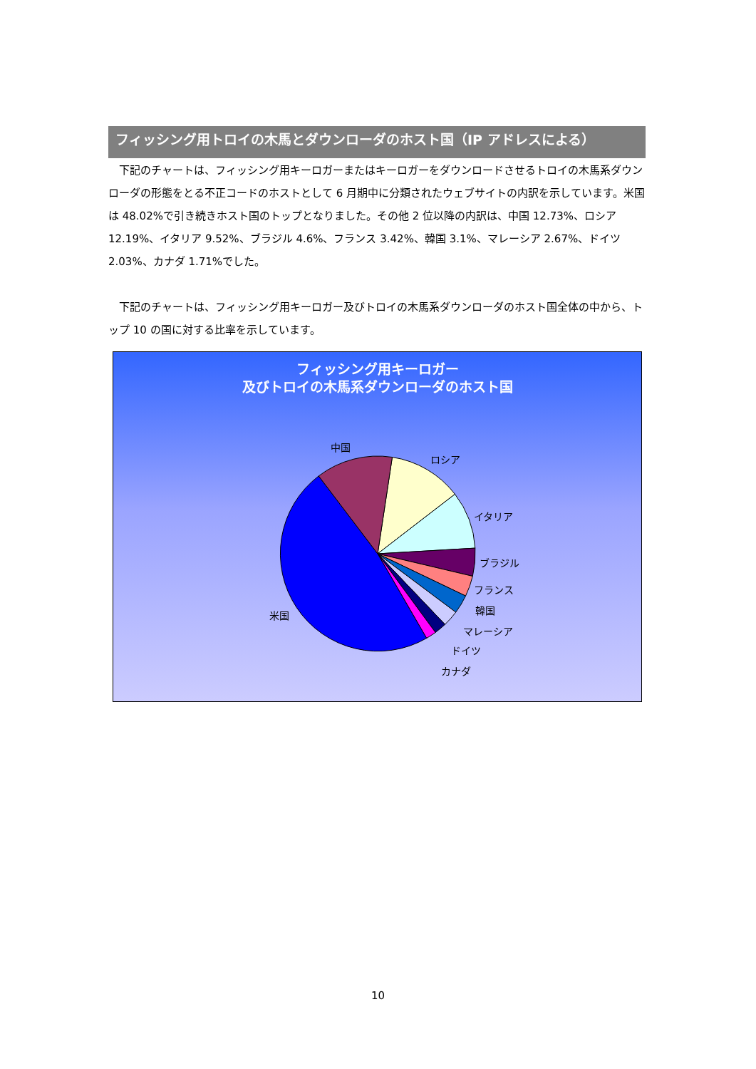フィッシング用トロイの木馬とダウンローダのホスト国（IP アドレスによる）
下記のチャートは、フィッシング用キーロガーまたはキーロガーをダウンロードさせるトロイの木馬系ダウンローダの形態をとる不正コードのホストとして 6 月期中に分類されたウェブサイトの内訳を示しています。米国は 48.02%で引き続きホスト国のトップとなりました。その他 2 位以降の内訳は、中国 12.73%、ロシア 12.19%、イタリア 9.52%、ブラジル 4.6%、フランス 3.42%、韓国 3.1%、マレーシア 2.67%、ドイツ 2.03%、カナダ 1.71%でした。
下記のチャートは、フィッシング用キーロガー及びトロイの木馬系ダウンローダのホスト国全体の中から、トップ 10 の国に対する比率を示しています。
フィッシング用キーロガー
及びトロイの木馬系ダウンローダのホスト国
中国
ロシア
イタリア
ブラジル
フランス
韓国
マレーシア
ドイツ
カナダ
米国
10